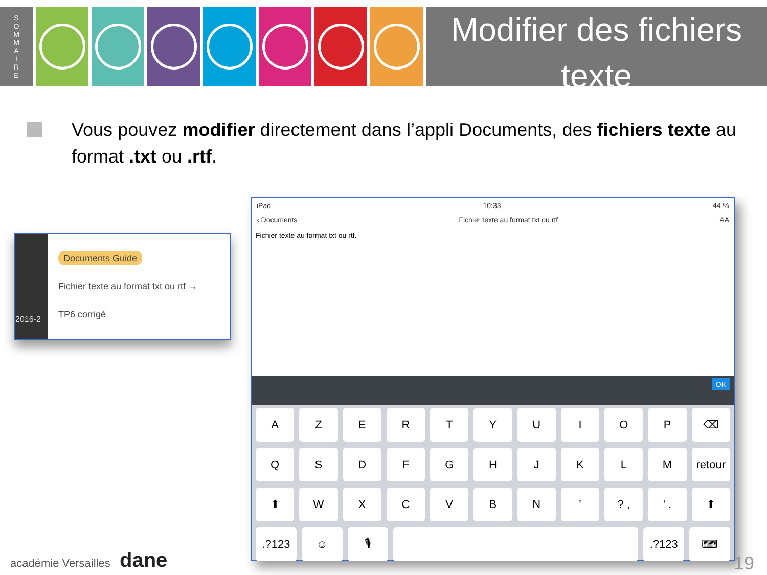S
O
M
M
A
I
R
E
Modifier des fichiers texte
Vous pouvez modifier directement dans l’appli Documents, des fichiers texte au format .txt ou .rtf.
2016-2
Documents Guide
Fichier texte au format txt ou rtf →
TP6 corrigé
iPad 10:33 44 %
‹ Documents Fichier texte au format txt ou rtf AA
Fichier texte au format txt ou rtf.
OK
AZERTYUIOP ⌫
QSDFGHJKLM retour
⬆ WXCVBN’? , ' . ⬆
.?123 ☺ 🎙 .?123 ⌨
académie Versailles dane 19